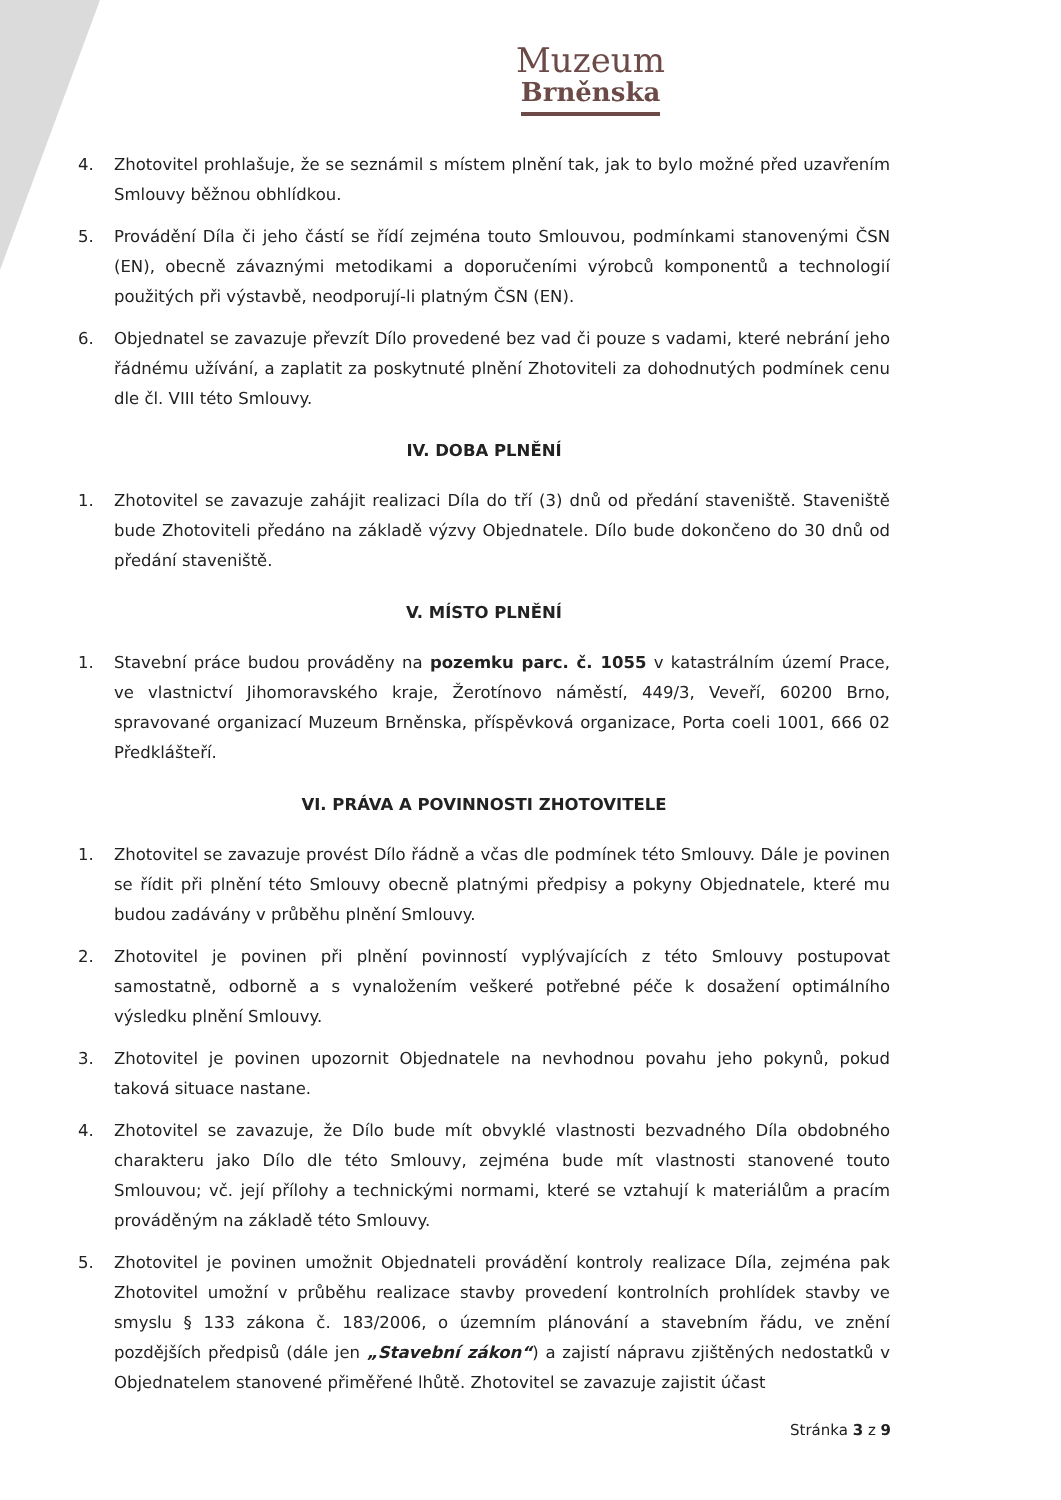Muzeum
Brněnska
4. Zhotovitel prohlašuje, že se seznámil s místem plnění tak, jak to bylo možné před uzavřením Smlouvy běžnou obhlídkou.
5. Provádění Díla či jeho částí se řídí zejména touto Smlouvou, podmínkami stanovenými ČSN (EN), obecně závaznými metodikami a doporučeními výrobců komponentů a technologií použitých při výstavbě, neodporují-li platným ČSN (EN).
6. Objednatel se zavazuje převzít Dílo provedené bez vad či pouze s vadami, které nebrání jeho řádnému užívání, a zaplatit za poskytnuté plnění Zhotoviteli za dohodnutých podmínek cenu dle čl. VIII této Smlouvy.
IV. DOBA PLNĚNÍ
1. Zhotovitel se zavazuje zahájit realizaci Díla do tří (3) dnů od předání staveniště. Staveniště bude Zhotoviteli předáno na základě výzvy Objednatele. Dílo bude dokončeno do 30 dnů od předání staveniště.
V. MÍSTO PLNĚNÍ
1. Stavební práce budou prováděny na pozemku parc. č. 1055 v katastrálním území Prace, ve vlastnictví Jihomoravského kraje, Žerotínovo náměstí, 449/3, Veveří, 60200 Brno, spravované organizací Muzeum Brněnska, příspěvková organizace, Porta coeli 1001, 666 02 Předklášteří.
VI. PRÁVA A POVINNOSTI ZHOTOVITELE
1. Zhotovitel se zavazuje provést Dílo řádně a včas dle podmínek této Smlouvy. Dále je povinen se řídit při plnění této Smlouvy obecně platnými předpisy a pokyny Objednatele, které mu budou zadávány v průběhu plnění Smlouvy.
2. Zhotovitel je povinen při plnění povinností vyplývajících z této Smlouvy postupovat samostatně, odborně a s vynaložením veškeré potřebné péče k dosažení optimálního výsledku plnění Smlouvy.
3. Zhotovitel je povinen upozornit Objednatele na nevhodnou povahu jeho pokynů, pokud taková situace nastane.
4. Zhotovitel se zavazuje, že Dílo bude mít obvyklé vlastnosti bezvadného Díla obdobného charakteru jako Dílo dle této Smlouvy, zejména bude mít vlastnosti stanovené touto Smlouvou; vč. její přílohy a technickými normami, které se vztahují k materiálům a pracím prováděným na základě této Smlouvy.
5. Zhotovitel je povinen umožnit Objednateli provádění kontroly realizace Díla, zejména pak Zhotovitel umožní v průběhu realizace stavby provedení kontrolních prohlídek stavby ve smyslu § 133 zákona č. 183/2006, o územním plánování a stavebním řádu, ve znění pozdějších předpisů (dále jen „Stavební zákon“) a zajistí nápravu zjištěných nedostatků v Objednatelem stanovené přiměřené lhůtě. Zhotovitel se zavazuje zajistit účast
Stránka 3 z 9